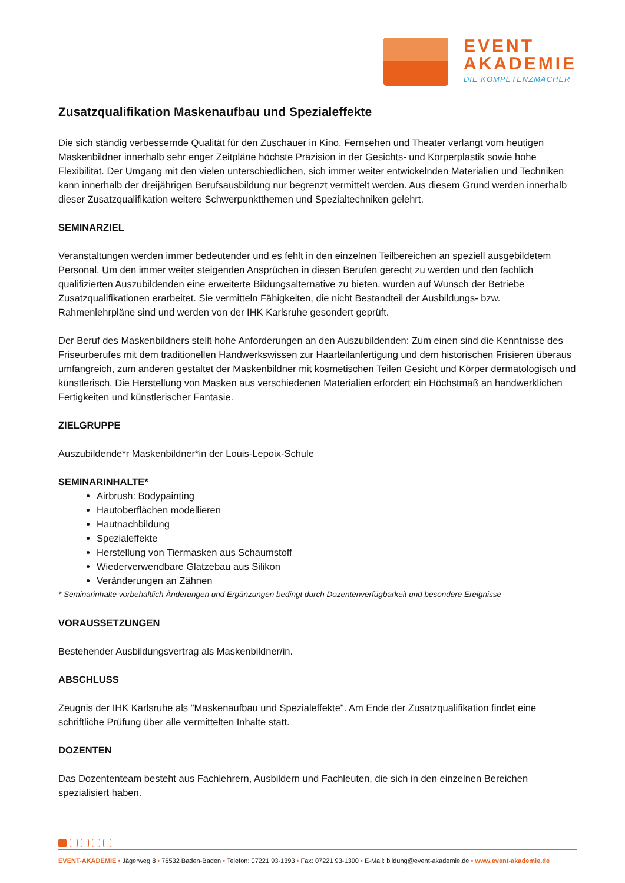EVENT
AKADEMIE
DIE KOMPETENZMACHER
Zusatzqualifikation Maskenaufbau und Spezialeffekte
Die sich ständig verbessernde Qualität für den Zuschauer in Kino, Fernsehen und Theater verlangt vom heutigen Maskenbildner innerhalb sehr enger Zeitpläne höchste Präzision in der Gesichts- und Körperplastik sowie hohe Flexibilität. Der Umgang mit den vielen unterschiedlichen, sich immer weiter entwickelnden Materialien und Techniken kann innerhalb der dreijährigen Berufsausbildung nur begrenzt vermittelt werden. Aus diesem Grund werden innerhalb dieser Zusatzqualifikation weitere Schwerpunktthemen und Spezialtechniken gelehrt.
SEMINARZIEL
Veranstaltungen werden immer bedeutender und es fehlt in den einzelnen Teilbereichen an speziell ausgebildetem Personal. Um den immer weiter steigenden Ansprüchen in diesen Berufen gerecht zu werden und den fachlich qualifizierten Auszubildenden eine erweiterte Bildungsalternative zu bieten, wurden auf Wunsch der Betriebe Zusatzqualifikationen erarbeitet. Sie vermitteln Fähigkeiten, die nicht Bestandteil der Ausbildungs- bzw. Rahmenlehrpläne sind und werden von der IHK Karlsruhe gesondert geprüft.
Der Beruf des Maskenbildners stellt hohe Anforderungen an den Auszubildenden: Zum einen sind die Kenntnisse des Friseurberufes mit dem traditionellen Handwerkswissen zur Haarteilanfertigung und dem historischen Frisieren überaus umfangreich, zum anderen gestaltet der Maskenbildner mit kosmetischen Teilen Gesicht und Körper dermatologisch und künstlerisch. Die Herstellung von Masken aus verschiedenen Materialien erfordert ein Höchstmaß an handwerklichen Fertigkeiten und künstlerischer Fantasie.
ZIELGRUPPE
Auszubildende*r Maskenbildner*in der Louis-Lepoix-Schule
SEMINARINHALTE*
Airbrush: Bodypainting
Hautoberflächen modellieren
Hautnachbildung
Spezialeffekte
Herstellung von Tiermasken aus Schaumstoff
Wiederverwendbare Glatzebau aus Silikon
Veränderungen an Zähnen
* Seminarinhalte vorbehaltlich Änderungen und Ergänzungen bedingt durch Dozentenverfügbarkeit und besondere Ereignisse
VORAUSSETZUNGEN
Bestehender Ausbildungsvertrag als Maskenbildner/in.
ABSCHLUSS
Zeugnis der IHK Karlsruhe als "Maskenaufbau und Spezialeffekte". Am Ende der Zusatzqualifikation findet eine schriftliche Prüfung über alle vermittelten Inhalte statt.
DOZENTEN
Das Dozententeam besteht aus Fachlehrern, Ausbildern und Fachleuten, die sich in den einzelnen Bereichen spezialisiert haben.
EVENT-AKADEMIE • Jägerweg 8 • 76532 Baden-Baden • Telefon: 07221 93-1393 • Fax: 07221 93-1300 • E-Mail: bildung@event-akademie.de • www.event-akademie.de